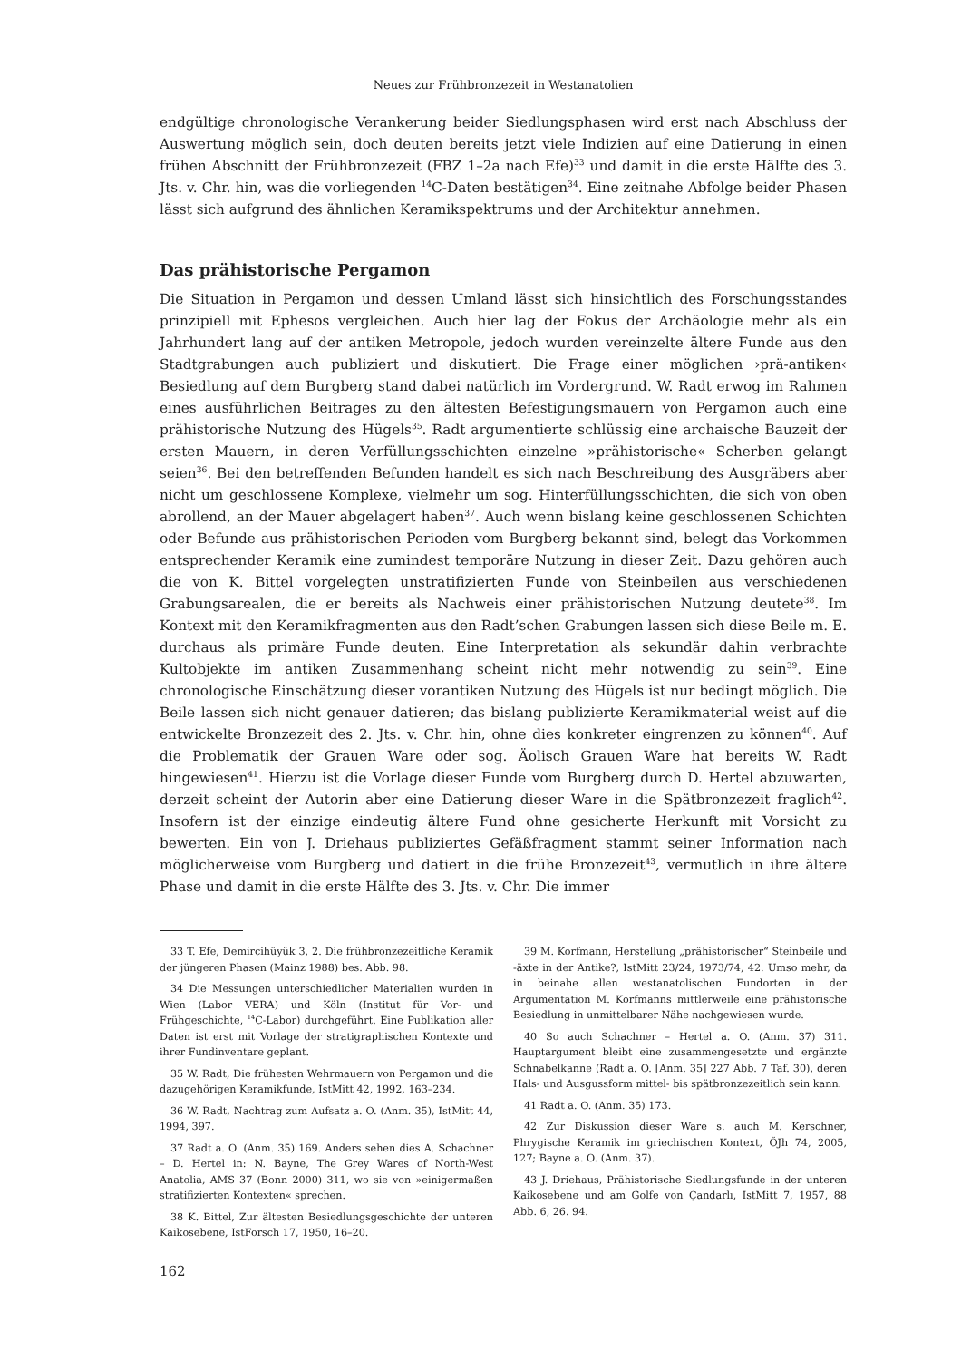Neues zur Frühbronzezeit in Westanatolien
endgültige chronologische Verankerung beider Siedlungsphasen wird erst nach Abschluss der Auswertung möglich sein, doch deuten bereits jetzt viele Indizien auf eine Datierung in einen frühen Abschnitt der Frühbronzezeit (FBZ 1–2a nach Efe)<sup>33</sup> und damit in die erste Hälfte des 3. Jts. v. Chr. hin, was die vorliegenden <sup>14</sup>C-Daten bestätigen<sup>34</sup>. Eine zeitnahe Abfolge beider Phasen lässt sich aufgrund des ähnlichen Keramikspektrums und der Architektur annehmen.
Das prähistorische Pergamon
Die Situation in Pergamon und dessen Umland lässt sich hinsichtlich des Forschungsstandes prinzipiell mit Ephesos vergleichen. Auch hier lag der Fokus der Archäologie mehr als ein Jahrhundert lang auf der antiken Metropole, jedoch wurden vereinzelte ältere Funde aus den Stadtgrabungen auch publiziert und diskutiert. Die Frage einer möglichen ›prä-antiken‹ Besiedlung auf dem Burgberg stand dabei natürlich im Vordergrund. W. Radt erwog im Rahmen eines ausführlichen Beitrages zu den ältesten Befestigungsmauern von Pergamon auch eine prähistorische Nutzung des Hügels<sup>35</sup>. Radt argumentierte schlüssig eine archaische Bauzeit der ersten Mauern, in deren Verfüllungsschichten einzelne »prähistorische« Scherben gelangt seien<sup>36</sup>. Bei den betreffenden Befunden handelt es sich nach Beschreibung des Ausgräbers aber nicht um geschlossene Komplexe, vielmehr um sog. Hinterfüllungsschichten, die sich von oben abrollend, an der Mauer abgelagert haben<sup>37</sup>. Auch wenn bislang keine geschlossenen Schichten oder Befunde aus prähistorischen Perioden vom Burgberg bekannt sind, belegt das Vorkommen entsprechender Keramik eine zumindest temporäre Nutzung in dieser Zeit. Dazu gehören auch die von K. Bittel vorgelegten unstratifizierten Funde von Steinbeilen aus verschiedenen Grabungsarealen, die er bereits als Nachweis einer prähistorischen Nutzung deutete<sup>38</sup>. Im Kontext mit den Keramikfragmenten aus den Radt’schen Grabungen lassen sich diese Beile m. E. durchaus als primäre Funde deuten. Eine Interpretation als sekundär dahin verbrachte Kultobjekte im antiken Zusammenhang scheint nicht mehr notwendig zu sein<sup>39</sup>. Eine chronologische Einschätzung dieser vorantiken Nutzung des Hügels ist nur bedingt möglich. Die Beile lassen sich nicht genauer datieren; das bislang publizierte Keramikmaterial weist auf die entwickelte Bronzezeit des 2. Jts. v. Chr. hin, ohne dies konkreter eingrenzen zu können<sup>40</sup>. Auf die Problematik der Grauen Ware oder sog. Äolisch Grauen Ware hat bereits W. Radt hingewiesen<sup>41</sup>. Hierzu ist die Vorlage dieser Funde vom Burgberg durch D. Hertel abzuwarten, derzeit scheint der Autorin aber eine Datierung dieser Ware in die Spätbronzezeit fraglich<sup>42</sup>. Insofern ist der einzige eindeutig ältere Fund ohne gesicherte Herkunft mit Vorsicht zu bewerten. Ein von J. Driehaus publiziertes Gefäßfragment stammt seiner Information nach möglicherweise vom Burgberg und datiert in die frühe Bronzezeit<sup>43</sup>, vermutlich in ihre ältere Phase und damit in die erste Hälfte des 3. Jts. v. Chr. Die immer
33 T. Efe, Demircihüyük 3, 2. Die frühbronzezeitliche Keramik der jüngeren Phasen (Mainz 1988) bes. Abb. 98.
34 Die Messungen unterschiedlicher Materialien wurden in Wien (Labor VERA) und Köln (Institut für Vor- und Frühgeschichte, <sup>14</sup>C-Labor) durchgeführt. Eine Publikation aller Daten ist erst mit Vorlage der stratigraphischen Kontexte und ihrer Fundinventare geplant.
35 W. Radt, Die frühesten Wehrmauern von Pergamon und die dazugehörigen Keramikfunde, IstMitt 42, 1992, 163–234.
36 W. Radt, Nachtrag zum Aufsatz a. O. (Anm. 35), IstMitt 44, 1994, 397.
37 Radt a. O. (Anm. 35) 169. Anders sehen dies A. Schachner – D. Hertel in: N. Bayne, The Grey Wares of North-West Anatolia, AMS 37 (Bonn 2000) 311, wo sie von »einigermaßen stratifizierten Kontexten« sprechen.
38 K. Bittel, Zur ältesten Besiedlungsgeschichte der unteren Kaikosebene, IstForsch 17, 1950, 16–20.
39 M. Korfmann, Herstellung „prähistorischer“ Steinbeile und -äxte in der Antike?, IstMitt 23/24, 1973/74, 42. Umso mehr, da in beinahe allen westanatolischen Fundorten in der Argumentation M. Korfmanns mittlerweile eine prähistorische Besiedlung in unmittelbarer Nähe nachgewiesen wurde.
40 So auch Schachner – Hertel a. O. (Anm. 37) 311. Hauptargument bleibt eine zusammengesetzte und ergänzte Schnabelkanne (Radt a. O. [Anm. 35] 227 Abb. 7 Taf. 30), deren Hals- und Ausgussform mittel- bis spätbronzezeitlich sein kann.
41 Radt a. O. (Anm. 35) 173.
42 Zur Diskussion dieser Ware s. auch M. Kerschner, Phrygische Keramik im griechischen Kontext, ÖJh 74, 2005, 127; Bayne a. O. (Anm. 37).
43 J. Driehaus, Prähistorische Siedlungsfunde in der unteren Kaikosebene und am Golfe von Çandarlı, IstMitt 7, 1957, 88 Abb. 6, 26. 94.
162